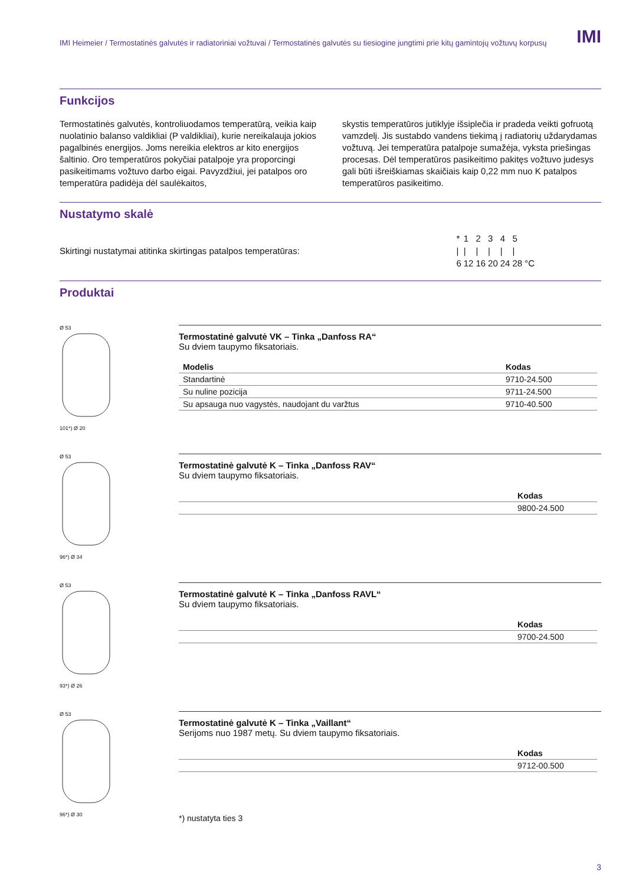IMI
IMI Heimeier / Termostatinės galvutės ir radiatoriniai vožtuvai / Termostatinės galvutės su tiesiogine jungtimi prie kitų gamintojų vožtuvų korpusų
Funkcijos
Termostatinės galvutės, kontroliuodamos temperatūrą, veikia kaip nuolatinio balanso valdikliai (P valdikliai), kurie nereikalauja jokios pagalbinės energijos. Joms nereikia elektros ar kito energijos šaltinio. Oro temperatūros pokyčiai patalpoje yra proporcingi pasikeitimams vožtuvo darbo eigai. Pavyzdžiui, jei patalpos oro temperatūra padidėja dėl saulėkaitos,
skystis temperatūros jutiklyje išsiplečia ir pradeda veikti gofruotą vamzdelį. Jis sustabdo vandens tiekimą į radiatorių uždarydamas vožtuvą. Jei temperatūra patalpoje sumažėja, vyksta priešingas procesas. Dėl temperatūros pasikeitimo pakitęs vožtuvo judesys gali būti išreiškiamas skaičiais kaip 0,22 mm nuo K patalpos temperatūros pasikeitimo.
Nustatymo skalė
Skirtingi nustatymai atitinka skirtingas patalpos temperatūras:
| * | 1 | 2 | 3 | 4 | 5 | |
| / | / | / | / | / | / | |
| 6 | 12 | 16 | 20 | 24 | 28 | °C |
Produktai
Ø 53101*) Ø 20
Termostatinė galvutė VK – Tinka „Danfoss RA“
Su dviem taupymo fiksatoriais.
| Modelis | Kodas |
| --- | --- |
| Standartinė | 9710-24.500 |
| Su nuline pozicija | 9711-24.500 |
| Su apsauga nuo vagystės, naudojant du varžtus | 9710-40.500 |
Ø 5396*) Ø 34
Termostatinė galvutė K – Tinka „Danfoss RAV“
Su dviem taupymo fiksatoriais.
| | Kodas |
| --- | --- |
| | 9800-24.500 |
Ø 5393*) Ø 26
Termostatinė galvutė K – Tinka „Danfoss RAVL“
Su dviem taupymo fiksatoriais.
| | Kodas |
| --- | --- |
| | 9700-24.500 |
Ø 5396*) Ø 30
Termostatinė galvutė K – Tinka „Vaillant“
Serijoms nuo 1987 metų. Su dviem taupymo fiksatoriais.
| | Kodas |
| --- | --- |
| | 9712-00.500 |
*) nustatyta ties 3
3